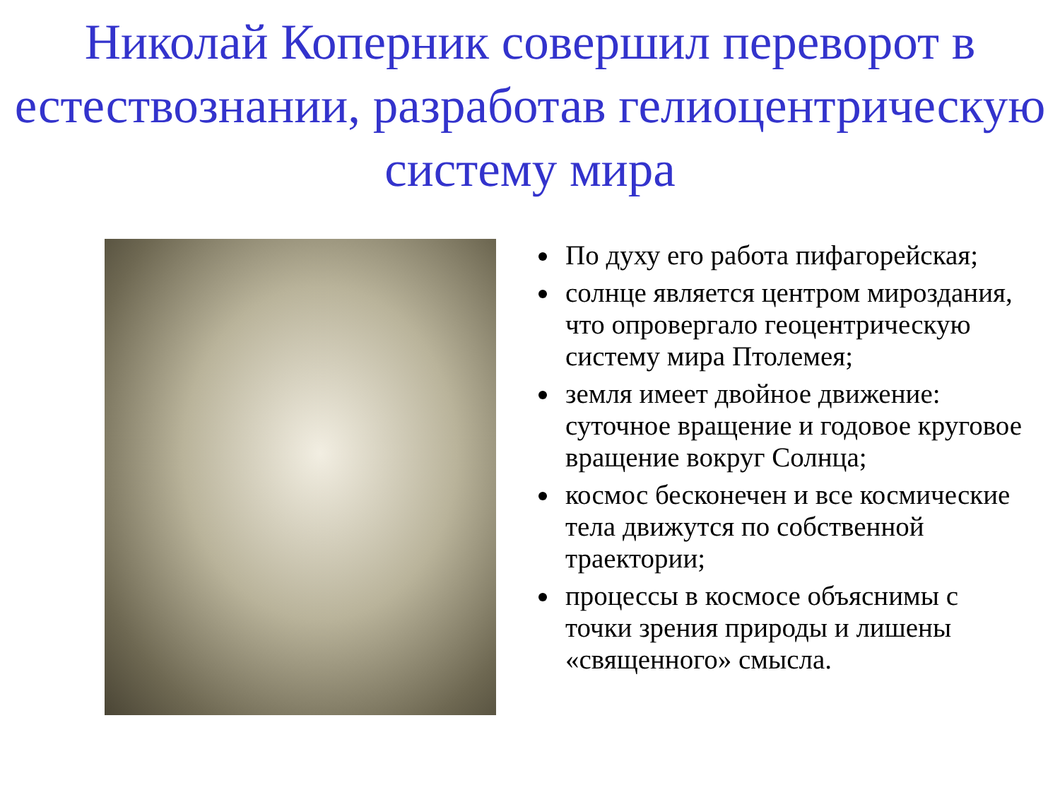Николай Коперник совершил переворот в естествознании, разработав гелиоцентрическую систему мира
По духу его работа пифагорейская;
солнце является центром мироздания, что опровергало геоцентрическую систему мира Птолемея;
земля имеет двойное движение: суточное вращение и годовое круговое вращение вокруг Солнца;
космос бесконечен и все космические тела движутся по собственной траектории;
процессы в космосе объяснимы с точки зрения природы и лишены «священного» смысла.